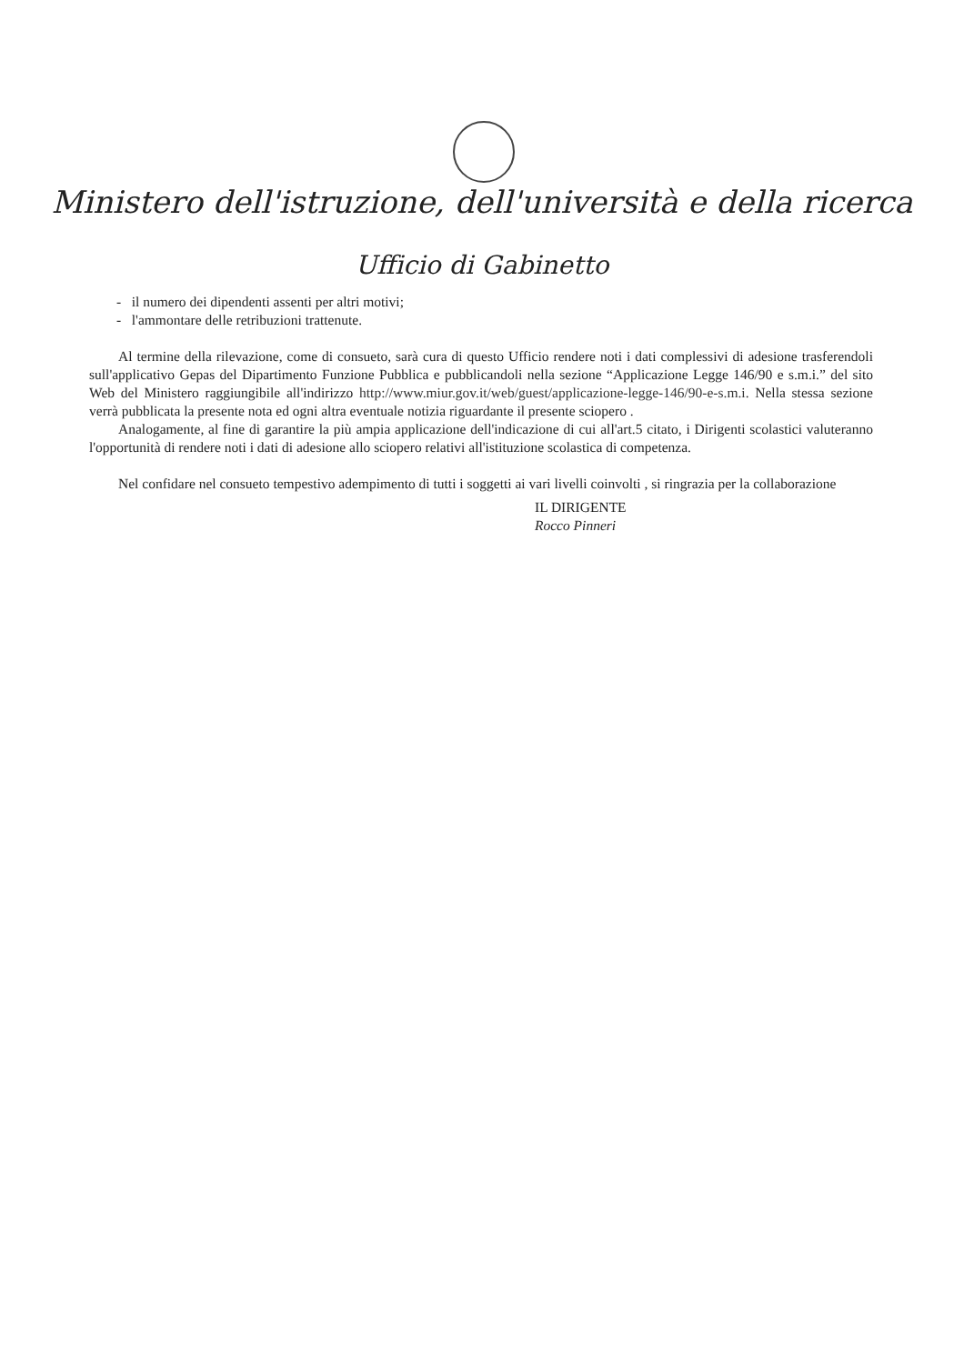Ministero dell'istruzione, dell'università e della ricerca
Ufficio di Gabinetto
- il numero dei dipendenti assenti per altri motivi;
- l'ammontare delle retribuzioni trattenute.
Al termine della rilevazione, come di consueto, sarà cura di questo Ufficio rendere noti i dati complessivi di adesione trasferendoli sull'applicativo Gepas del Dipartimento Funzione Pubblica e pubblicandoli nella sezione “Applicazione Legge 146/90 e s.m.i.” del sito Web del Ministero raggiungibile all'indirizzo http://www.miur.gov.it/web/guest/applicazione-legge-146/90-e-s.m.i. Nella stessa sezione verrà pubblicata la presente nota ed ogni altra eventuale notizia riguardante il presente sciopero .
Analogamente, al fine di garantire la più ampia applicazione dell'indicazione di cui all'art.5 citato, i Dirigenti scolastici valuteranno l'opportunità di rendere noti i dati di adesione allo sciopero relativi all'istituzione scolastica di competenza.
Nel confidare nel consueto tempestivo adempimento di tutti i soggetti ai vari livelli coinvolti , si ringrazia per la collaborazione
IL DIRIGENTE
Rocco Pinneri